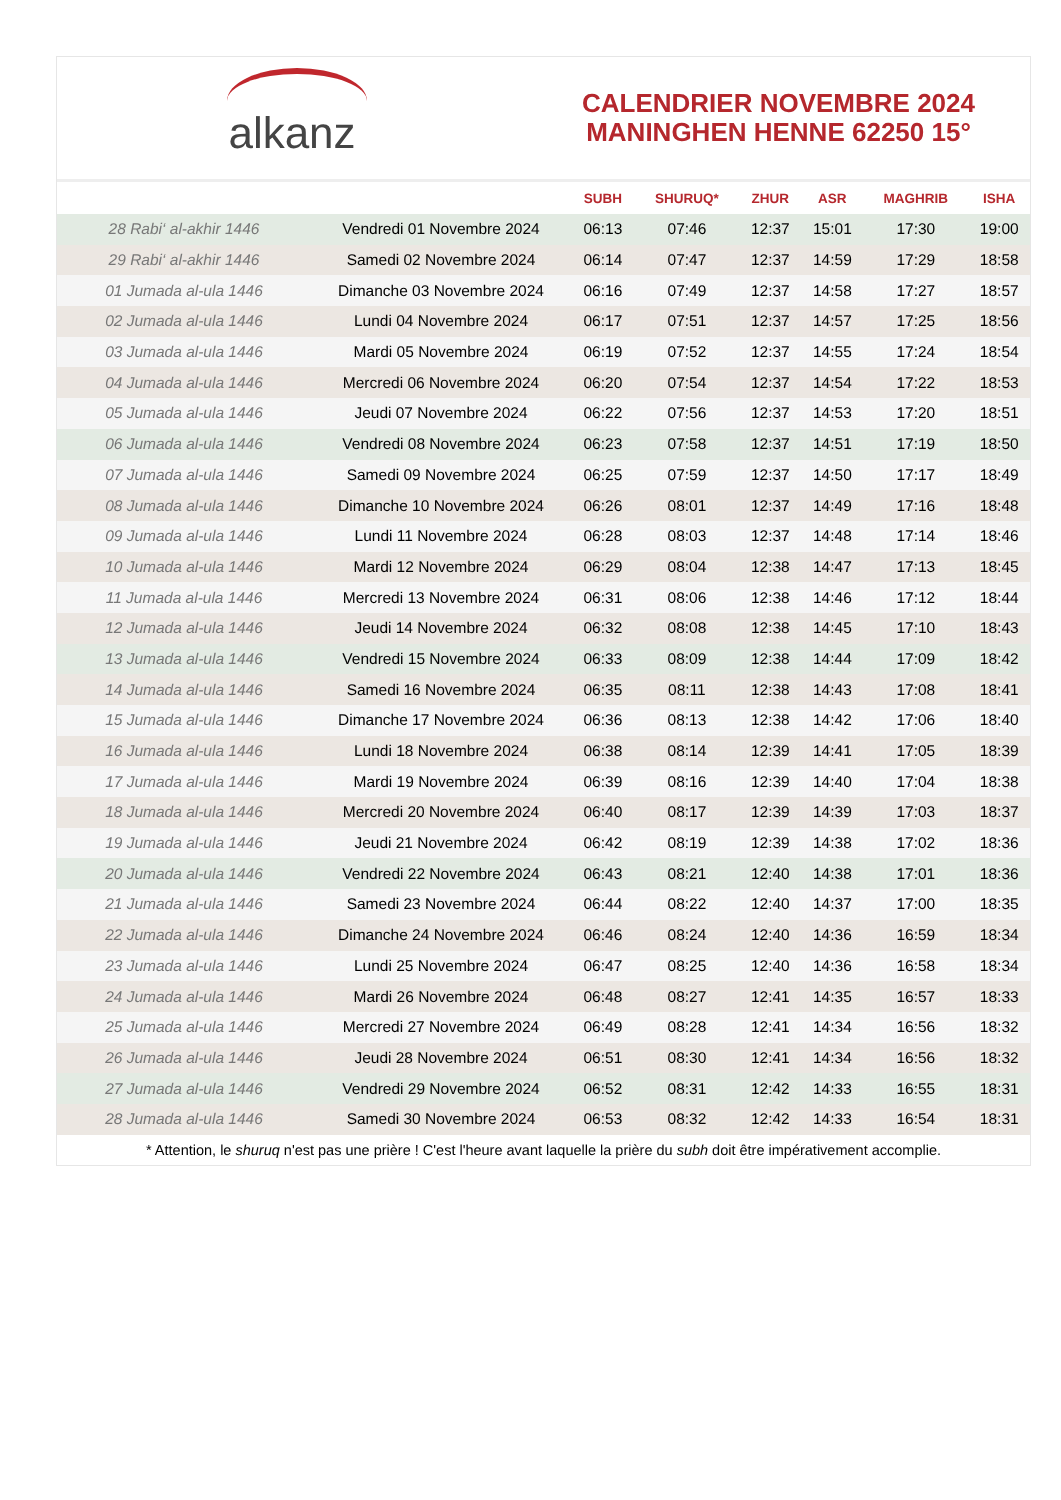alkanz
CALENDRIER NOVEMBRE 2024
MANINGHEN HENNE 62250 15°
| | | SUBH | SHURUQ* | ZHUR | ASR | MAGHRIB | ISHA |
| --- | --- | --- | --- | --- | --- | --- | --- |
| 28 Rabi‘ al-akhir 1446 | Vendredi 01 Novembre 2024 | 06:13 | 07:46 | 12:37 | 15:01 | 17:30 | 19:00 |
| 29 Rabi‘ al-akhir 1446 | Samedi 02 Novembre 2024 | 06:14 | 07:47 | 12:37 | 14:59 | 17:29 | 18:58 |
| 01 Jumada al-ula 1446 | Dimanche 03 Novembre 2024 | 06:16 | 07:49 | 12:37 | 14:58 | 17:27 | 18:57 |
| 02 Jumada al-ula 1446 | Lundi 04 Novembre 2024 | 06:17 | 07:51 | 12:37 | 14:57 | 17:25 | 18:56 |
| 03 Jumada al-ula 1446 | Mardi 05 Novembre 2024 | 06:19 | 07:52 | 12:37 | 14:55 | 17:24 | 18:54 |
| 04 Jumada al-ula 1446 | Mercredi 06 Novembre 2024 | 06:20 | 07:54 | 12:37 | 14:54 | 17:22 | 18:53 |
| 05 Jumada al-ula 1446 | Jeudi 07 Novembre 2024 | 06:22 | 07:56 | 12:37 | 14:53 | 17:20 | 18:51 |
| 06 Jumada al-ula 1446 | Vendredi 08 Novembre 2024 | 06:23 | 07:58 | 12:37 | 14:51 | 17:19 | 18:50 |
| 07 Jumada al-ula 1446 | Samedi 09 Novembre 2024 | 06:25 | 07:59 | 12:37 | 14:50 | 17:17 | 18:49 |
| 08 Jumada al-ula 1446 | Dimanche 10 Novembre 2024 | 06:26 | 08:01 | 12:37 | 14:49 | 17:16 | 18:48 |
| 09 Jumada al-ula 1446 | Lundi 11 Novembre 2024 | 06:28 | 08:03 | 12:37 | 14:48 | 17:14 | 18:46 |
| 10 Jumada al-ula 1446 | Mardi 12 Novembre 2024 | 06:29 | 08:04 | 12:38 | 14:47 | 17:13 | 18:45 |
| 11 Jumada al-ula 1446 | Mercredi 13 Novembre 2024 | 06:31 | 08:06 | 12:38 | 14:46 | 17:12 | 18:44 |
| 12 Jumada al-ula 1446 | Jeudi 14 Novembre 2024 | 06:32 | 08:08 | 12:38 | 14:45 | 17:10 | 18:43 |
| 13 Jumada al-ula 1446 | Vendredi 15 Novembre 2024 | 06:33 | 08:09 | 12:38 | 14:44 | 17:09 | 18:42 |
| 14 Jumada al-ula 1446 | Samedi 16 Novembre 2024 | 06:35 | 08:11 | 12:38 | 14:43 | 17:08 | 18:41 |
| 15 Jumada al-ula 1446 | Dimanche 17 Novembre 2024 | 06:36 | 08:13 | 12:38 | 14:42 | 17:06 | 18:40 |
| 16 Jumada al-ula 1446 | Lundi 18 Novembre 2024 | 06:38 | 08:14 | 12:39 | 14:41 | 17:05 | 18:39 |
| 17 Jumada al-ula 1446 | Mardi 19 Novembre 2024 | 06:39 | 08:16 | 12:39 | 14:40 | 17:04 | 18:38 |
| 18 Jumada al-ula 1446 | Mercredi 20 Novembre 2024 | 06:40 | 08:17 | 12:39 | 14:39 | 17:03 | 18:37 |
| 19 Jumada al-ula 1446 | Jeudi 21 Novembre 2024 | 06:42 | 08:19 | 12:39 | 14:38 | 17:02 | 18:36 |
| 20 Jumada al-ula 1446 | Vendredi 22 Novembre 2024 | 06:43 | 08:21 | 12:40 | 14:38 | 17:01 | 18:36 |
| 21 Jumada al-ula 1446 | Samedi 23 Novembre 2024 | 06:44 | 08:22 | 12:40 | 14:37 | 17:00 | 18:35 |
| 22 Jumada al-ula 1446 | Dimanche 24 Novembre 2024 | 06:46 | 08:24 | 12:40 | 14:36 | 16:59 | 18:34 |
| 23 Jumada al-ula 1446 | Lundi 25 Novembre 2024 | 06:47 | 08:25 | 12:40 | 14:36 | 16:58 | 18:34 |
| 24 Jumada al-ula 1446 | Mardi 26 Novembre 2024 | 06:48 | 08:27 | 12:41 | 14:35 | 16:57 | 18:33 |
| 25 Jumada al-ula 1446 | Mercredi 27 Novembre 2024 | 06:49 | 08:28 | 12:41 | 14:34 | 16:56 | 18:32 |
| 26 Jumada al-ula 1446 | Jeudi 28 Novembre 2024 | 06:51 | 08:30 | 12:41 | 14:34 | 16:56 | 18:32 |
| 27 Jumada al-ula 1446 | Vendredi 29 Novembre 2024 | 06:52 | 08:31 | 12:42 | 14:33 | 16:55 | 18:31 |
| 28 Jumada al-ula 1446 | Samedi 30 Novembre 2024 | 06:53 | 08:32 | 12:42 | 14:33 | 16:54 | 18:31 |
* Attention, le shuruq n'est pas une prière ! C'est l'heure avant laquelle la prière du subh doit être impérativement accomplie.